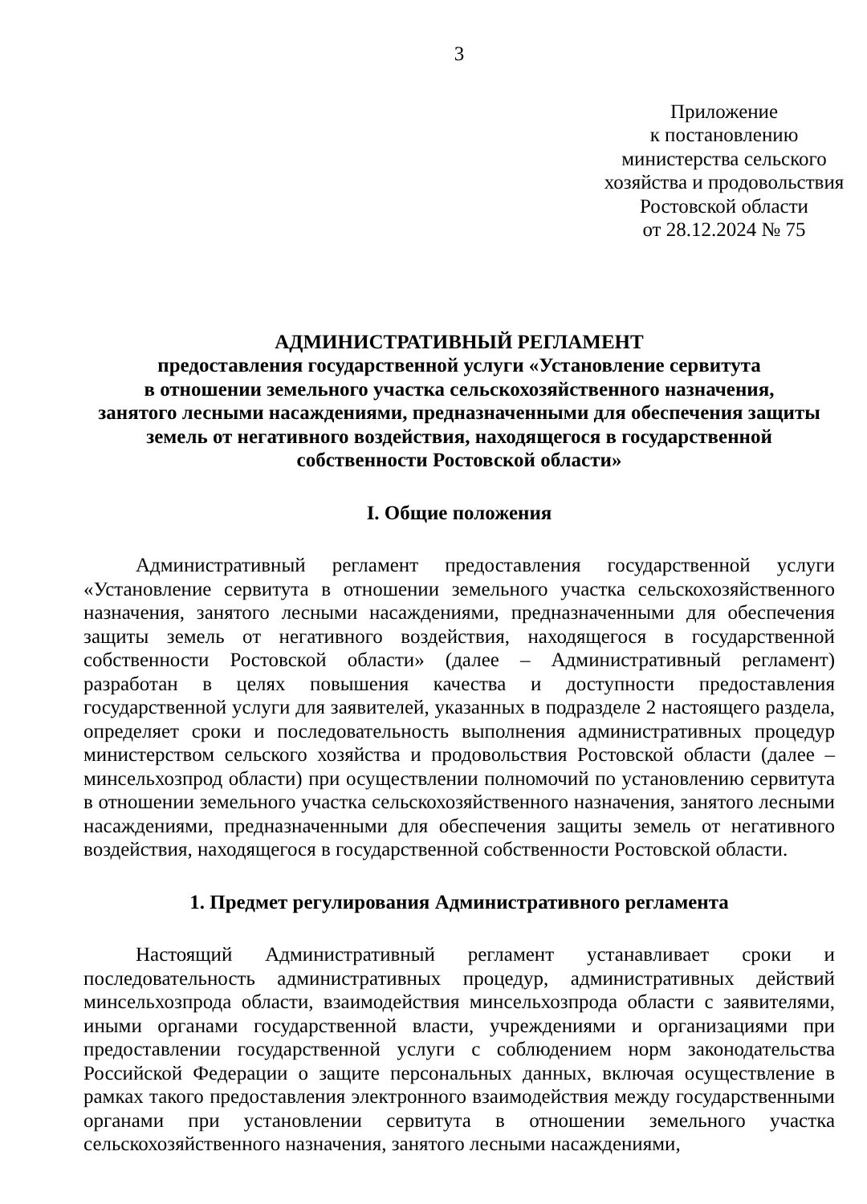3
Приложение
к постановлению
министерства сельского
хозяйства и продовольствия
Ростовской области
от 28.12.2024 № 75
АДМИНИСТРАТИВНЫЙ РЕГЛАМЕНТ
предоставления государственной услуги «Установление сервитута
в отношении земельного участка сельскохозяйственного назначения,
занятого лесными насаждениями, предназначенными для обеспечения защиты
земель от негативного воздействия, находящегося в государственной
собственности Ростовской области»
I. Общие положения
Административный регламент предоставления государственной услуги «Установление сервитута в отношении земельного участка сельскохозяйственного назначения, занятого лесными насаждениями, предназначенными для обеспечения защиты земель от негативного воздействия, находящегося в государственной собственности Ростовской области» (далее – Административный регламент) разработан в целях повышения качества и доступности предоставления государственной услуги для заявителей, указанных в подразделе 2 настоящего раздела, определяет сроки и последовательность выполнения административных процедур министерством сельского хозяйства и продовольствия Ростовской области (далее – минсельхозпрод области) при осуществлении полномочий по установлению сервитута в отношении земельного участка сельскохозяйственного назначения, занятого лесными насаждениями, предназначенными для обеспечения защиты земель от негативного воздействия, находящегося в государственной собственности Ростовской области.
1. Предмет регулирования Административного регламента
Настоящий Административный регламент устанавливает сроки и последовательность административных процедур, административных действий минсельхозпрода области, взаимодействия минсельхозпрода области с заявителями, иными органами государственной власти, учреждениями и организациями при предоставлении государственной услуги с соблюдением норм законодательства Российской Федерации о защите персональных данных, включая осуществление в рамках такого предоставления электронного взаимодействия между государственными органами при установлении сервитута в отношении земельного участка сельскохозяйственного назначения, занятого лесными насаждениями,